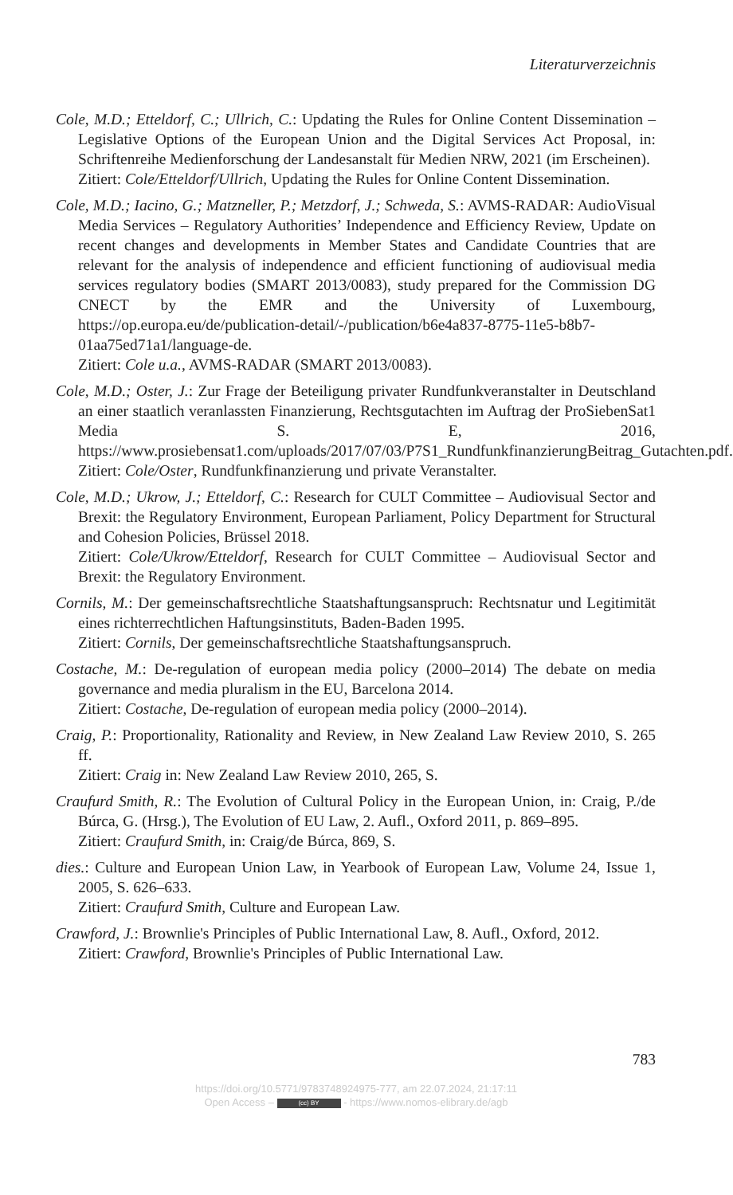Literaturverzeichnis
Cole, M.D.; Etteldorf, C.; Ullrich, C.: Updating the Rules for Online Content Dissemination – Legislative Options of the European Union and the Digital Services Act Proposal, in: Schriftenreihe Medienforschung der Landesanstalt für Medien NRW, 2021 (im Erscheinen).
Zitiert: Cole/Etteldorf/Ullrich, Updating the Rules for Online Content Dissemination.
Cole, M.D.; Iacino, G.; Matzneller, P.; Metzdorf, J.; Schweda, S.: AVMS-RADAR: AudioVisual Media Services – Regulatory Authorities’ Independence and Efficiency Review, Update on recent changes and developments in Member States and Candidate Countries that are relevant for the analysis of independence and efficient functioning of audiovisual media services regulatory bodies (SMART 2013/0083), study prepared for the Commission DG CNECT by the EMR and the University of Luxembourg, https://op.europa.eu/de/publication-detail/-/publication/b6e4a837-8775-11e5-b8b7-01aa75ed71a1/language-de.
Zitiert: Cole u.a., AVMS-RADAR (SMART 2013/0083).
Cole, M.D.; Oster, J.: Zur Frage der Beteiligung privater Rundfunkveranstalter in Deutschland an einer staatlich veranlassten Finanzierung, Rechtsgutachten im Auftrag der ProSiebenSat1 Media S. E, 2016, https://www.prosiebensat1.com/uploads/2017/07/03/P7S1_RundfunkfinanzierungBeitrag_Gutachten.pdf.
Zitiert: Cole/Oster, Rundfunkfinanzierung und private Veranstalter.
Cole, M.D.; Ukrow, J.; Etteldorf, C.: Research for CULT Committee – Audiovisual Sector and Brexit: the Regulatory Environment, European Parliament, Policy Department for Structural and Cohesion Policies, Brüssel 2018.
Zitiert: Cole/Ukrow/Etteldorf, Research for CULT Committee – Audiovisual Sector and Brexit: the Regulatory Environment.
Cornils, M.: Der gemeinschaftsrechtliche Staatshaftungsanspruch: Rechtsnatur und Legitimität eines richterrechtlichen Haftungsinstituts, Baden-Baden 1995.
Zitiert: Cornils, Der gemeinschaftsrechtliche Staatshaftungsanspruch.
Costache, M.: De-regulation of european media policy (2000–2014) The debate on media governance and media pluralism in the EU, Barcelona 2014.
Zitiert: Costache, De-regulation of european media policy (2000–2014).
Craig, P.: Proportionality, Rationality and Review, in New Zealand Law Review 2010, S. 265 ff.
Zitiert: Craig in: New Zealand Law Review 2010, 265, S.
Craufurd Smith, R.: The Evolution of Cultural Policy in the European Union, in: Craig, P./de Búrca, G. (Hrsg.), The Evolution of EU Law, 2. Aufl., Oxford 2011, p. 869–895.
Zitiert: Craufurd Smith, in: Craig/de Búrca, 869, S.
dies.: Culture and European Union Law, in Yearbook of European Law, Volume 24, Issue 1, 2005, S. 626–633.
Zitiert: Craufurd Smith, Culture and European Law.
Crawford, J.: Brownlie's Principles of Public International Law, 8. Aufl., Oxford, 2012.
Zitiert: Crawford, Brownlie's Principles of Public International Law.
783
https://doi.org/10.5771/9783748924975-777, am 22.07.2024, 21:17:11
Open Access – (cc) BY - https://www.nomos-elibrary.de/agb